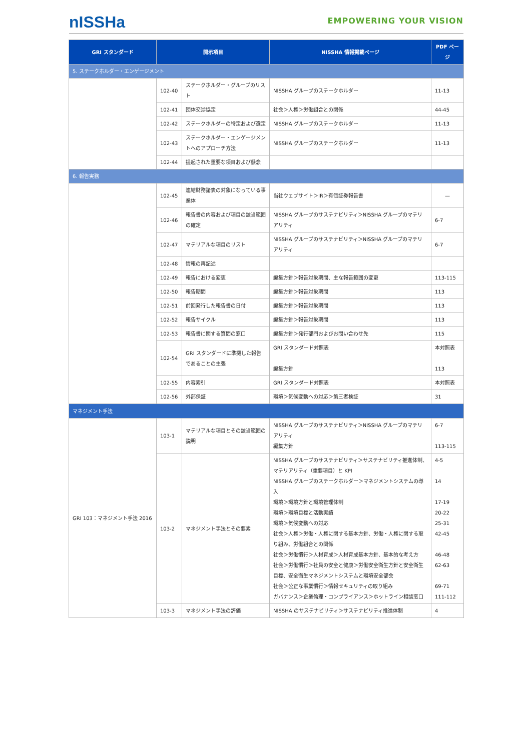nISSHa
EMPOWERING YOUR VISION
| GRI スタンダード | 開示項目 | | NISSHA 情報掲載ページ | PDF ページ |
| --- | --- | --- | --- | --- |
| 5. ステークホルダー・エンゲージメント | | | | |
| | 102-40 | ステークホルダー・グループのリスト | NISSHA グループのステークホルダー | 11-13 |
| | 102-41 | 団体交渉協定 | 社会＞人権＞労働組合との関係 | 44-45 |
| | 102-42 | ステークホルダーの特定および選定 | NISSHA グループのステークホルダー | 11-13 |
| | 102-43 | ステークホルダー・エンゲージメントへのアプローチ方法 | NISSHA グループのステークホルダー | 11-13 |
| | 102-44 | 提起された重要な項目および懸念 | | |
| 6. 報告実務 | | | | |
| | 102-45 | 連結財務諸表の対象になっている事業体 | 当社ウェブサイト＞IR＞有価証券報告書 | — |
| | 102-46 | 報告書の内容および項目の該当範囲の確定 | NISSHA グループのサステナビリティ＞NISSHA グループのマテリアリティ | 6-7 |
| | 102-47 | マテリアルな項目のリスト | NISSHA グループのサステナビリティ＞NISSHA グループのマテリアリティ | 6-7 |
| | 102-48 | 情報の再記述 | | |
| | 102-49 | 報告における変更 | 編集方針＞報告対象期間、主な報告範囲の変更 | 113-115 |
| | 102-50 | 報告期間 | 編集方針＞報告対象期間 | 113 |
| | 102-51 | 前回発行した報告書の日付 | 編集方針＞報告対象期間 | 113 |
| | 102-52 | 報告サイクル | 編集方針＞報告対象期間 | 113 |
| | 102-53 | 報告書に関する質問の窓口 | 編集方針＞発行部門およびお問い合わせ先 | 115 |
| | 102-54 | GRI スタンダードに準拠した報告であることの主張 | GRI スタンダード対照表 編集方針 | 本対照表 113 |
| | 102-55 | 内容索引 | GRI スタンダード対照表 | 本対照表 |
| | 102-56 | 外部保証 | 環境＞気候変動への対応＞第三者検証 | 31 |
| マネジメント手法 | | | | |
| GRI 103：マネジメント手法 2016 | 103-1 | マテリアルな項目とその該当範囲の説明 | NISSHA グループのサステナビリティ＞NISSHA グループのマテリアリティ 編集方針 | 6-7 113-115 |
| | 103-2 | マネジメント手法とその要素 | NISSHA グループのサステナビリティ＞サステナビリティ推進体制、マテリアリティ（重要項目）と KPI NISSHA グループのステークホルダー＞マネジメントシステムの導入 環境＞環境方針と環境管理体制 環境＞環境目標と活動実績 環境＞気候変動への対応 社会＞人権＞労働・人権に関する基本方針、労働・人権に関する取り組み、労働組合との関係 社会＞労働慣行＞人材育成＞人材育成基本方針、基本的な考え方 社会＞労働慣行＞社員の安全と健康＞労働安全衛生方針と安全衛生目標、安全衛生マネジメントシステムと環境安全部会 社会＞公正な事業慣行＞情報セキュリティの取り組み ガバナンス＞企業倫理・コンプライアンス＞ホットライン相談窓口 | 4-5 14 17-19 20-22 25-31 42-45 46-48 62-63 69-71 111-112 |
| | 103-3 | マネジメント手法の評価 | NISSHA のサステナビリティ＞サステナビリティ推進体制 | 4 |